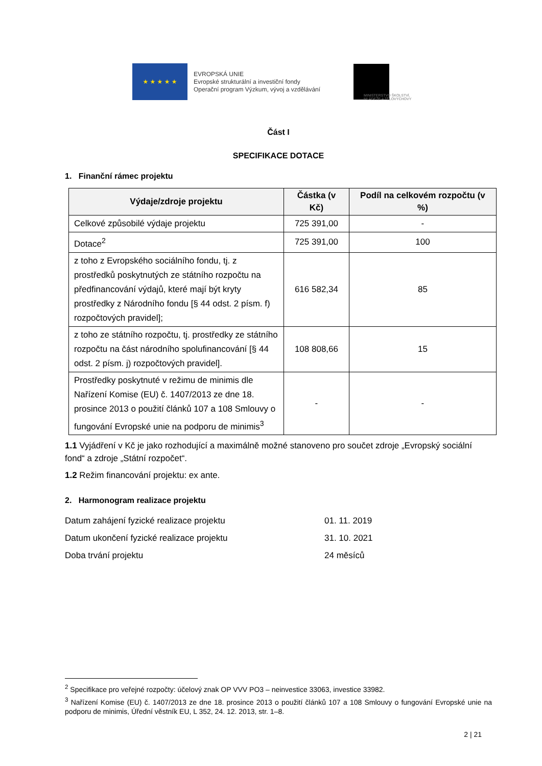★ ★ ★ ★ ★
EVROPSKÁ UNIE
Evropské strukturální a investiční fondy
Operační program Výzkum, vývoj a vzdělávání
MINISTERSTVO ŠKOLSTVÍ,
MLÁDEŽE A TĚLOVÝCHOVY
Část I
SPECIFIKACE DOTACE
1. Finanční rámec projektu
| Výdaje/zdroje projektu | Částka (v Kč) | Podíl na celkovém rozpočtu (v %) |
| --- | --- | --- |
| Celkové způsobilé výdaje projektu | 725 391,00 | - |
| Dotace<sup>2</sup> | 725 391,00 | 100 |
| z toho z Evropského sociálního fondu, tj. z prostředků poskytnutých ze státního rozpočtu na předfinancování výdajů, které mají být kryty prostředky z Národního fondu [§ 44 odst. 2 písm. f) rozpočtových pravidel]; | 616 582,34 | 85 |
| z toho ze státního rozpočtu, tj. prostředky ze státního rozpočtu na část národního spolufinancování [§ 44 odst. 2 písm. j) rozpočtových pravidel]. | 108 808,66 | 15 |
| Prostředky poskytnuté v režimu de minimis dle Nařízení Komise (EU) č. 1407/2013 ze dne 18. prosince 2013 o použití článků 107 a 108 Smlouvy o fungování Evropské unie na podporu de minimis<sup>3</sup> | - | - |
1.1 Vyjádření v Kč je jako rozhodující a maximálně možné stanoveno pro součet zdroje „Evropský sociální fond“ a zdroje „Státní rozpočet“.
1.2 Režim financování projektu: ex ante.
2. Harmonogram realizace projektu
| Datum zahájení fyzické realizace projektu | 01. 11. 2019 |
| Datum ukončení fyzické realizace projektu | 31. 10. 2021 |
| Doba trvání projektu | 24 měsíců |
<sup>2</sup> Specifikace pro veřejné rozpočty: účelový znak OP VVV PO3 – neinvestice 33063, investice 33982.
<sup>3</sup> Nařízení Komise (EU) č. 1407/2013 ze dne 18. prosince 2013 o použití článků 107 a 108 Smlouvy o fungování Evropské unie na podporu de minimis, Úřední věstník EU, L 352, 24. 12. 2013, str. 1–8.
2 | 21